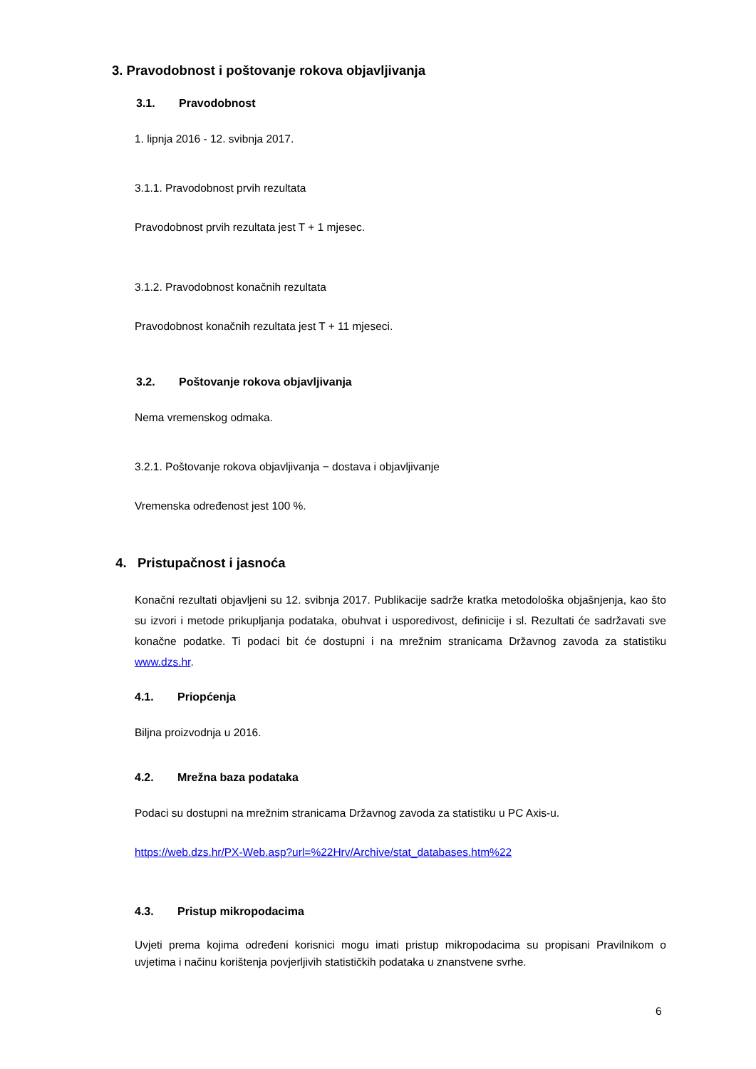3. Pravodobnost i poštovanje rokova objavljivanja
3.1. Pravodobnost
1. lipnja 2016 - 12. svibnja 2017.
3.1.1. Pravodobnost prvih rezultata
Pravodobnost prvih rezultata jest T + 1 mjesec.
3.1.2. Pravodobnost konačnih rezultata
Pravodobnost konačnih rezultata jest T + 11 mjeseci.
3.2. Poštovanje rokova objavljivanja
Nema vremenskog odmaka.
3.2.1. Poštovanje rokova objavljivanja − dostava i objavljivanje
Vremenska određenost jest 100 %.
4. Pristupačnost i jasnoća
Konačni rezultati objavljeni su 12. svibnja 2017. Publikacije sadrže kratka metodološka objašnjenja, kao što su izvori i metode prikupljanja podataka, obuhvat i usporedivost, definicije i sl. Rezultati će sadržavati sve konačne podatke. Ti podaci bit će dostupni i na mrežnim stranicama Državnog zavoda za statistiku www.dzs.hr.
4.1. Priopćenja
Biljna proizvodnja u 2016.
4.2. Mrežna baza podataka
Podaci su dostupni na mrežnim stranicama Državnog zavoda za statistiku u PC Axis-u.
https://web.dzs.hr/PX-Web.asp?url=%22Hrv/Archive/stat_databases.htm%22
4.3. Pristup mikropodacima
Uvjeti prema kojima određeni korisnici mogu imati pristup mikropodacima su propisani Pravilnikom o uvjetima i načinu korištenja povjerljivih statističkih podataka u znanstvene svrhe.
6